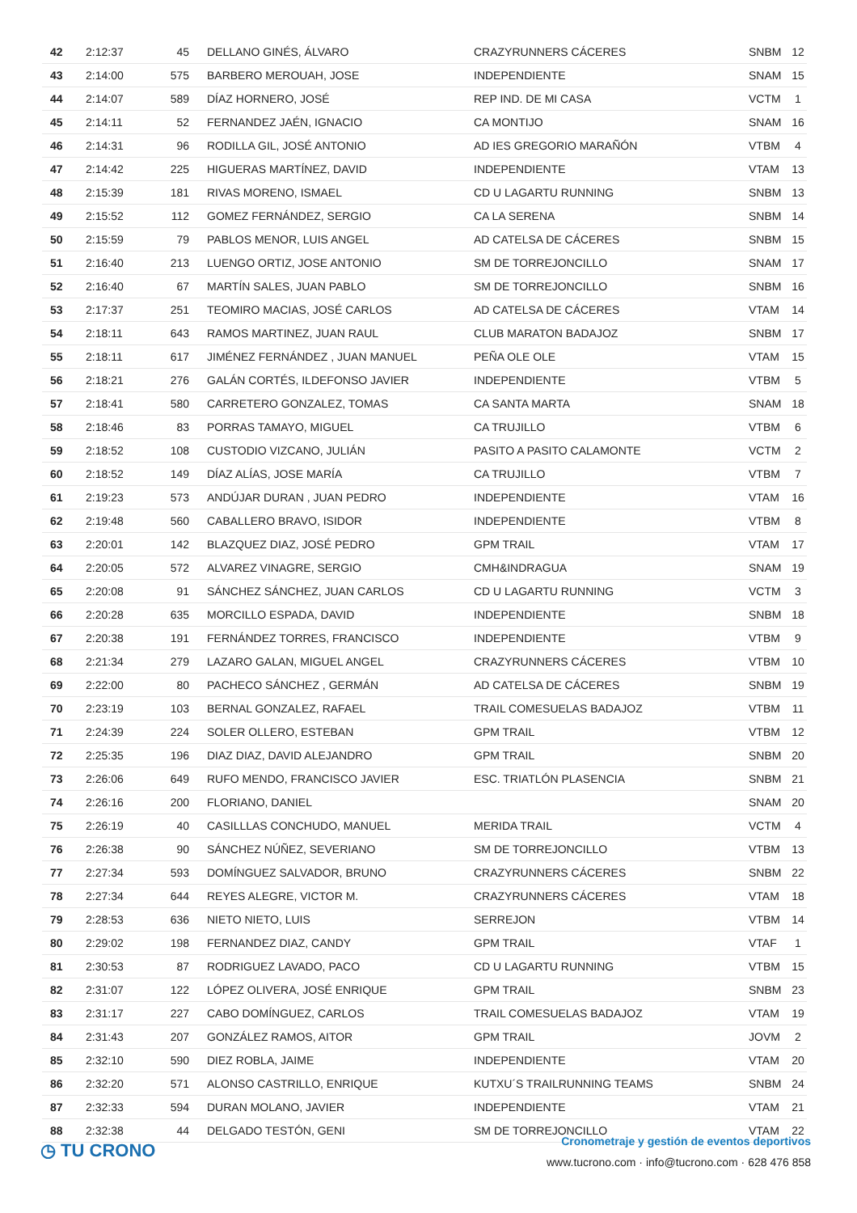| 42 | 2:12:37 | 45 | DELLANO GINÉS, ÁLVARO | CRAZYRUNNERS CÁCERES | SNBM | 12 |
| 43 | 2:14:00 | 575 | BARBERO MEROUAH, JOSE | INDEPENDIENTE | SNAM | 15 |
| 44 | 2:14:07 | 589 | DÍAZ HORNERO, JOSÉ | REP IND. DE MI CASA | VCTM | 1 |
| 45 | 2:14:11 | 52 | FERNANDEZ JAÉN, IGNACIO | CA MONTIJO | SNAM | 16 |
| 46 | 2:14:31 | 96 | RODILLA GIL, JOSÉ ANTONIO | AD IES GREGORIO MARAÑÓN | VTBM | 4 |
| 47 | 2:14:42 | 225 | HIGUERAS MARTÍNEZ, DAVID | INDEPENDIENTE | VTAM | 13 |
| 48 | 2:15:39 | 181 | RIVAS MORENO, ISMAEL | CD U LAGARTU RUNNING | SNBM | 13 |
| 49 | 2:15:52 | 112 | GOMEZ FERNÁNDEZ, SERGIO | CA LA SERENA | SNBM | 14 |
| 50 | 2:15:59 | 79 | PABLOS MENOR, LUIS ANGEL | AD CATELSA DE CÁCERES | SNBM | 15 |
| 51 | 2:16:40 | 213 | LUENGO ORTIZ, JOSE ANTONIO | SM DE TORREJONCILLO | SNAM | 17 |
| 52 | 2:16:40 | 67 | MARTÍN SALES, JUAN PABLO | SM DE TORREJONCILLO | SNBM | 16 |
| 53 | 2:17:37 | 251 | TEOMIRO MACIAS, JOSÉ CARLOS | AD CATELSA DE CÁCERES | VTAM | 14 |
| 54 | 2:18:11 | 643 | RAMOS MARTINEZ, JUAN RAUL | CLUB MARATON BADAJOZ | SNBM | 17 |
| 55 | 2:18:11 | 617 | JIMÉNEZ FERNÁNDEZ , JUAN MANUEL | PEÑA OLE OLE | VTAM | 15 |
| 56 | 2:18:21 | 276 | GALÁN CORTÉS, ILDEFONSO JAVIER | INDEPENDIENTE | VTBM | 5 |
| 57 | 2:18:41 | 580 | CARRETERO GONZALEZ, TOMAS | CA SANTA MARTA | SNAM | 18 |
| 58 | 2:18:46 | 83 | PORRAS TAMAYO, MIGUEL | CA TRUJILLO | VTBM | 6 |
| 59 | 2:18:52 | 108 | CUSTODIO VIZCANO, JULIÁN | PASITO A PASITO CALAMONTE | VCTM | 2 |
| 60 | 2:18:52 | 149 | DÍAZ ALÍAS, JOSE MARÍA | CA TRUJILLO | VTBM | 7 |
| 61 | 2:19:23 | 573 | ANDÚJAR DURAN , JUAN PEDRO | INDEPENDIENTE | VTAM | 16 |
| 62 | 2:19:48 | 560 | CABALLERO BRAVO, ISIDOR | INDEPENDIENTE | VTBM | 8 |
| 63 | 2:20:01 | 142 | BLAZQUEZ DIAZ, JOSÉ PEDRO | GPM TRAIL | VTAM | 17 |
| 64 | 2:20:05 | 572 | ALVAREZ VINAGRE, SERGIO | CMH&INDRAGUA | SNAM | 19 |
| 65 | 2:20:08 | 91 | SÁNCHEZ SÁNCHEZ, JUAN CARLOS | CD U LAGARTU RUNNING | VCTM | 3 |
| 66 | 2:20:28 | 635 | MORCILLO ESPADA, DAVID | INDEPENDIENTE | SNBM | 18 |
| 67 | 2:20:38 | 191 | FERNÁNDEZ TORRES, FRANCISCO | INDEPENDIENTE | VTBM | 9 |
| 68 | 2:21:34 | 279 | LAZARO GALAN, MIGUEL ANGEL | CRAZYRUNNERS CÁCERES | VTBM | 10 |
| 69 | 2:22:00 | 80 | PACHECO SÁNCHEZ , GERMÁN | AD CATELSA DE CÁCERES | SNBM | 19 |
| 70 | 2:23:19 | 103 | BERNAL GONZALEZ, RAFAEL | TRAIL COMESUELAS BADAJOZ | VTBM | 11 |
| 71 | 2:24:39 | 224 | SOLER OLLERO, ESTEBAN | GPM TRAIL | VTBM | 12 |
| 72 | 2:25:35 | 196 | DIAZ DIAZ, DAVID ALEJANDRO | GPM TRAIL | SNBM | 20 |
| 73 | 2:26:06 | 649 | RUFO MENDO, FRANCISCO JAVIER | ESC. TRIATLÓN PLASENCIA | SNBM | 21 |
| 74 | 2:26:16 | 200 | FLORIANO, DANIEL | | SNAM | 20 |
| 75 | 2:26:19 | 40 | CASILLLAS CONCHUDO, MANUEL | MERIDA TRAIL | VCTM | 4 |
| 76 | 2:26:38 | 90 | SÁNCHEZ NÚÑEZ, SEVERIANO | SM DE TORREJONCILLO | VTBM | 13 |
| 77 | 2:27:34 | 593 | DOMÍNGUEZ SALVADOR, BRUNO | CRAZYRUNNERS CÁCERES | SNBM | 22 |
| 78 | 2:27:34 | 644 | REYES ALEGRE, VICTOR M. | CRAZYRUNNERS CÁCERES | VTAM | 18 |
| 79 | 2:28:53 | 636 | NIETO NIETO, LUIS | SERREJON | VTBM | 14 |
| 80 | 2:29:02 | 198 | FERNANDEZ DIAZ, CANDY | GPM TRAIL | VTAF | 1 |
| 81 | 2:30:53 | 87 | RODRIGUEZ LAVADO, PACO | CD U LAGARTU RUNNING | VTBM | 15 |
| 82 | 2:31:07 | 122 | LÓPEZ OLIVERA, JOSÉ ENRIQUE | GPM TRAIL | SNBM | 23 |
| 83 | 2:31:17 | 227 | CABO DOMÍNGUEZ, CARLOS | TRAIL COMESUELAS BADAJOZ | VTAM | 19 |
| 84 | 2:31:43 | 207 | GONZÁLEZ RAMOS, AITOR | GPM TRAIL | JOVM | 2 |
| 85 | 2:32:10 | 590 | DIEZ ROBLA, JAIME | INDEPENDIENTE | VTAM | 20 |
| 86 | 2:32:20 | 571 | ALONSO CASTRILLO, ENRIQUE | KUTXU´S TRAILRUNNING TEAMS | SNBM | 24 |
| 87 | 2:32:33 | 594 | DURAN MOLANO, JAVIER | INDEPENDIENTE | VTAM | 21 |
| 88 | 2:32:38 | 44 | DELGADO TESTÓN, GENI | SM DE TORREJONCILLO | VTAM | 22 |
◷ TU CRONO
Cronometraje y gestión de eventos deportivos
www.tucrono.com · info@tucrono.com · 628 476 858